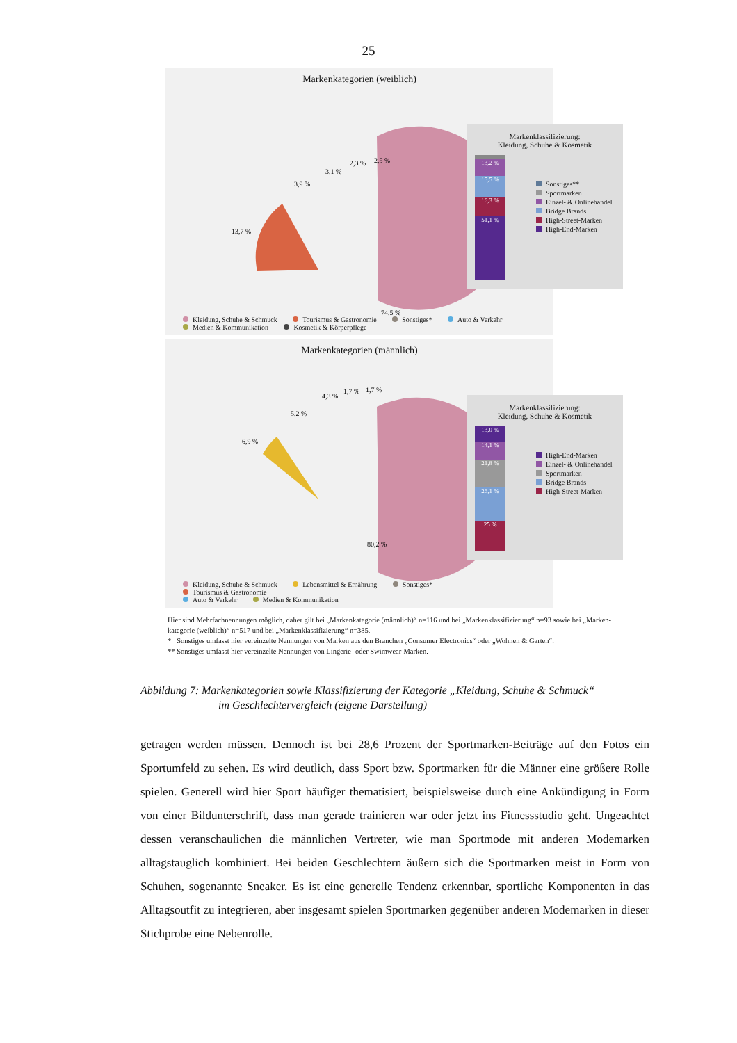25
Markenkategorien (weiblich)
74,5 %
13,7 %
3,9 %
3,1 %
2,3 %
2,5 %
Markenklassifizierung:
Kleidung, Schuhe & Kosmetik
13,2 %
15,5 %
16,3 %
51,1 %
Sonstiges**
Sportmarken
Einzel- & Onlinehandel
Bridge Brands
High-Street-Marken
High-End-Marken
Kleidung, Schuhe & Schmuck Tourismus & Gastronomie Sonstiges* Auto & Verkehr
Medien & Kommunikation Kosmetik & Körperpflege
Markenkategorien (männlich)
80,2 %
6,9 %
5,2 %
4,3 %
1,7 %
1,7 %
Markenklassifizierung:
Kleidung, Schuhe & Kosmetik
13,0 %
14,1 %
21,8 %
26,1 %
25 %
High-End-Marken
Einzel- & Onlinehandel
Sportmarken
Bridge Brands
High-Street-Marken
Kleidung, Schuhe & Schmuck Lebensmittel & Ernährung Sonstiges* Tourismus & Gastronomie
Auto & Verkehr Medien & Kommunikation
Hier sind Mehrfachnennungen möglich, daher gilt bei „Markenkategorie (männlich)“ n=116 und bei „Markenklassifizierung“ n=93 sowie bei „Marken-kategorie (weiblich)“ n=517 und bei „Markenklassifizierung“ n=385.
* Sonstiges umfasst hier vereinzelte Nennungen von Marken aus den Branchen „Consumer Electronics“ oder „Wohnen & Garten“.
** Sonstiges umfasst hier vereinzelte Nennungen von Lingerie- oder Swimwear-Marken.
Abbildung 7: Markenkategorien sowie Klassifizierung der Kategorie „Kleidung, Schuhe & Schmuck“
im Geschlechtervergleich (eigene Darstellung)
getragen werden müssen. Dennoch ist bei 28,6 Prozent der Sportmarken-Beiträge auf den Fotos ein Sportumfeld zu sehen. Es wird deutlich, dass Sport bzw. Sportmarken für die Männer eine größere Rolle spielen. Generell wird hier Sport häufiger thematisiert, beispielsweise durch eine Ankündigung in Form von einer Bildunterschrift, dass man gerade trainieren war oder jetzt ins Fitnessstudio geht. Ungeachtet dessen veranschaulichen die männlichen Vertreter, wie man Sportmode mit anderen Modemarken alltagstauglich kombiniert. Bei beiden Geschlechtern äußern sich die Sportmarken meist in Form von Schuhen, sogenannte Sneaker. Es ist eine generelle Tendenz erkennbar, sportliche Komponenten in das Alltagsoutfit zu integrieren, aber insgesamt spielen Sportmarken gegenüber anderen Modemarken in dieser Stichprobe eine Nebenrolle.